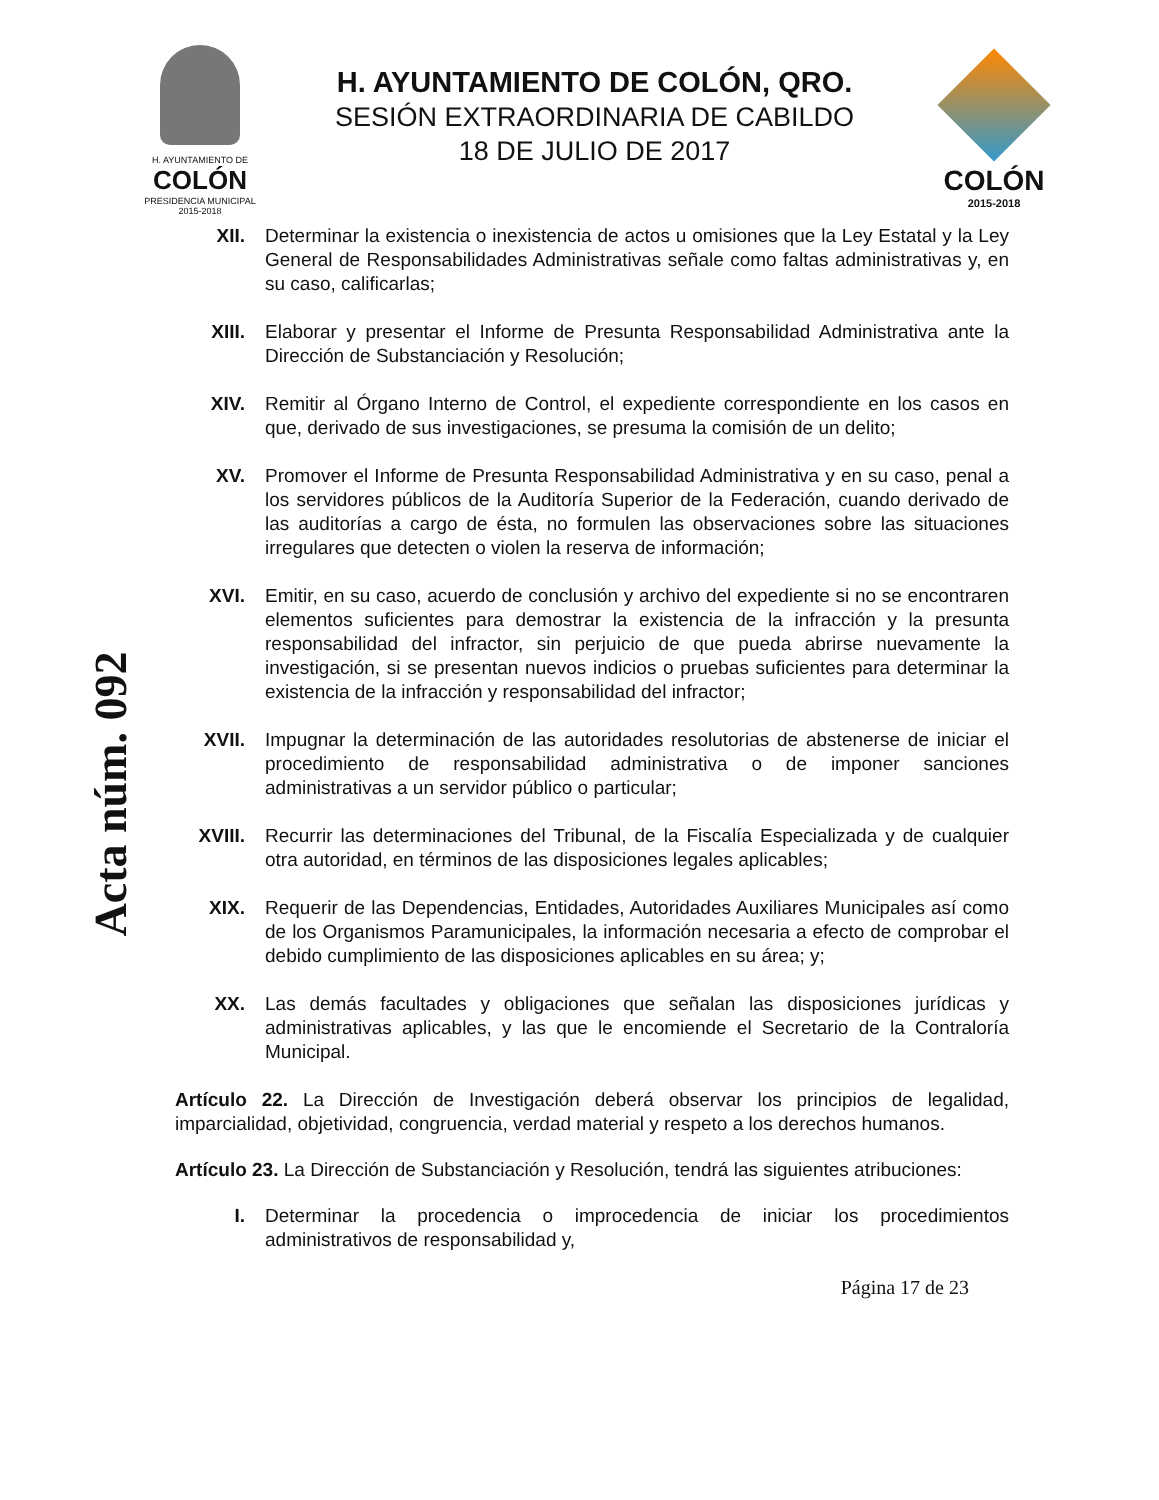H. AYUNTAMIENTO DE
COLÓN
PRESIDENCIA MUNICIPAL
2015-2018
H. AYUNTAMIENTO DE COLÓN, QRO.
SESIÓN EXTRAORDINARIA DE CABILDO
18 DE JULIO DE 2017
COLÓN
2015-2018
Acta núm. 092
XII. Determinar la existencia o inexistencia de actos u omisiones que la Ley Estatal y la Ley General de Responsabilidades Administrativas señale como faltas administrativas y, en su caso, calificarlas;
XIII. Elaborar y presentar el Informe de Presunta Responsabilidad Administrativa ante la Dirección de Substanciación y Resolución;
XIV. Remitir al Órgano Interno de Control, el expediente correspondiente en los casos en que, derivado de sus investigaciones, se presuma la comisión de un delito;
XV. Promover el Informe de Presunta Responsabilidad Administrativa y en su caso, penal a los servidores públicos de la Auditoría Superior de la Federación, cuando derivado de las auditorías a cargo de ésta, no formulen las observaciones sobre las situaciones irregulares que detecten o violen la reserva de información;
XVI. Emitir, en su caso, acuerdo de conclusión y archivo del expediente si no se encontraren elementos suficientes para demostrar la existencia de la infracción y la presunta responsabilidad del infractor, sin perjuicio de que pueda abrirse nuevamente la investigación, si se presentan nuevos indicios o pruebas suficientes para determinar la existencia de la infracción y responsabilidad del infractor;
XVII. Impugnar la determinación de las autoridades resolutorias de abstenerse de iniciar el procedimiento de responsabilidad administrativa o de imponer sanciones administrativas a un servidor público o particular;
XVIII. Recurrir las determinaciones del Tribunal, de la Fiscalía Especializada y de cualquier otra autoridad, en términos de las disposiciones legales aplicables;
XIX. Requerir de las Dependencias, Entidades, Autoridades Auxiliares Municipales así como de los Organismos Paramunicipales, la información necesaria a efecto de comprobar el debido cumplimiento de las disposiciones aplicables en su área; y;
XX. Las demás facultades y obligaciones que señalan las disposiciones jurídicas y administrativas aplicables, y las que le encomiende el Secretario de la Contraloría Municipal.
Artículo 22. La Dirección de Investigación deberá observar los principios de legalidad, imparcialidad, objetividad, congruencia, verdad material y respeto a los derechos humanos.
Artículo 23. La Dirección de Substanciación y Resolución, tendrá las siguientes atribuciones:
I. Determinar la procedencia o improcedencia de iniciar los procedimientos administrativos de responsabilidad y,
Página 17 de 23